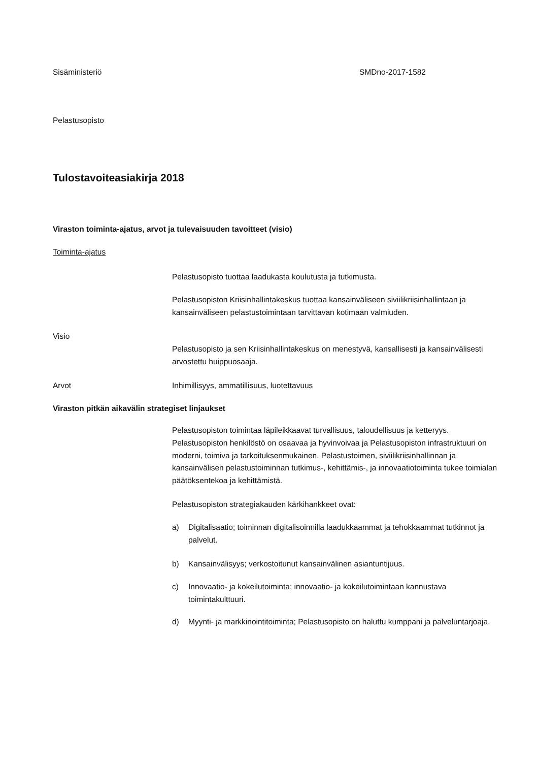Sisäministeriö SMDno-2017-1582
Pelastusopisto
Tulostavoiteasiakirja 2018
Viraston toiminta-ajatus, arvot ja tulevaisuuden tavoitteet (visio)
Toiminta-ajatus
Pelastusopisto tuottaa laadukasta koulutusta ja tutkimusta.
Pelastusopiston Kriisinhallintakeskus tuottaa kansainväliseen siviilikriisinhallintaan ja kansainväliseen pelastustoimintaan tarvittavan kotimaan valmiuden.
Visio
Pelastusopisto ja sen Kriisinhallintakeskus on menestyvä, kansallisesti ja kansainvälisesti arvostettu huippuosaaja.
Arvot Inhimillisyys, ammatillisuus, luotettavuus
Viraston pitkän aikavälin strategiset linjaukset
Pelastusopiston toimintaa läpileikkaavat turvallisuus, taloudellisuus ja ketteryys. Pelastusopiston henkilöstö on osaavaa ja hyvinvoivaa ja Pelastusopiston infrastruktuuri on moderni, toimiva ja tarkoituksenmukainen. Pelastustoimen, siviilikriisinhallinnan ja kansainvälisen pelastustoiminnan tutkimus-, kehittämis-, ja innovaatiotoiminta tukee toimialan päätöksentekoa ja kehittämistä.
Pelastusopiston strategiakauden kärkihankkeet ovat:
a) Digitalisaatio; toiminnan digitalisoinnilla laadukkaammat ja tehokkaammat tutkinnot ja palvelut.
b) Kansainvälisyys; verkostoitunut kansainvälinen asiantuntijuus.
c) Innovaatio- ja kokeilutoiminta; innovaatio- ja kokeilutoimintaan kannustava toimintakulttuuri.
d) Myynti- ja markkinointitoiminta; Pelastusopisto on haluttu kumppani ja palveluntarjoaja.